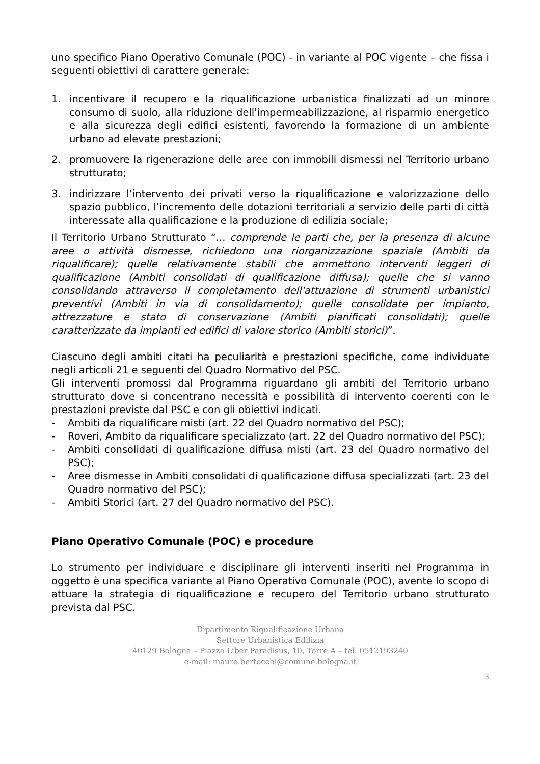uno specifico Piano Operativo Comunale (POC) - in variante al POC vigente – che fissa i seguenti obiettivi di carattere generale:
1. incentivare il recupero e la riqualificazione urbanistica finalizzati ad un minore consumo di suolo, alla riduzione dell'impermeabilizzazione, al risparmio energetico e alla sicurezza degli edifici esistenti, favorendo la formazione di un ambiente urbano ad elevate prestazioni;
2. promuovere la rigenerazione delle aree con immobili dismessi nel Territorio urbano strutturato;
3. indirizzare l’intervento dei privati verso la riqualificazione e valorizzazione dello spazio pubblico, l’incremento delle dotazioni territoriali a servizio delle parti di città interessate alla qualificazione e la produzione di edilizia sociale;
Il Territorio Urbano Strutturato “... comprende le parti che, per la presenza di alcune aree o attività dismesse, richiedono una riorganizzazione spaziale (Ambiti da riqualificare); quelle relativamente stabili che ammettono interventi leggeri di qualificazione (Ambiti consolidati di qualificazione diffusa); quelle che si vanno consolidando attraverso il completamento dell'attuazione di strumenti urbanistici preventivi (Ambiti in via di consolidamento); quelle consolidate per impianto, attrezzature e stato di conservazione (Ambiti pianificati consolidati); quelle caratterizzate da impianti ed edifici di valore storico (Ambiti storici)”.
Ciascuno degli ambiti citati ha peculiarità e prestazioni specifiche, come individuate negli articoli 21 e seguenti del Quadro Normativo del PSC.
Gli interventi promossi dal Programma riguardano gli ambiti del Territorio urbano strutturato dove si concentrano necessità e possibilità di intervento coerenti con le prestazioni previste dal PSC e con gli obiettivi indicati.
- Ambiti da riqualificare misti (art. 22 del Quadro normativo del PSC);
- Roveri, Ambito da riqualificare specializzato (art. 22 del Quadro normativo del PSC);
- Ambiti consolidati di qualificazione diffusa misti (art. 23 del Quadro normativo del PSC);
- Aree dismesse in Ambiti consolidati di qualificazione diffusa specializzati (art. 23 del Quadro normativo del PSC);
- Ambiti Storici (art. 27 del Quadro normativo del PSC).
Piano Operativo Comunale (POC) e procedure
Lo strumento per individuare e disciplinare gli interventi inseriti nel Programma in oggetto è una specifica variante al Piano Operativo Comunale (POC), avente lo scopo di attuare la strategia di riqualificazione e recupero del Territorio urbano strutturato prevista dal PSC.
Dipartimento Riqualificazione Urbana
Settore Urbanistica Edilizia
40129 Bologna – Piazza Liber Paradisus, 10, Torre A – tel. 0512193240
e-mail: mauro.bertocchi@comune.bologna.it
3